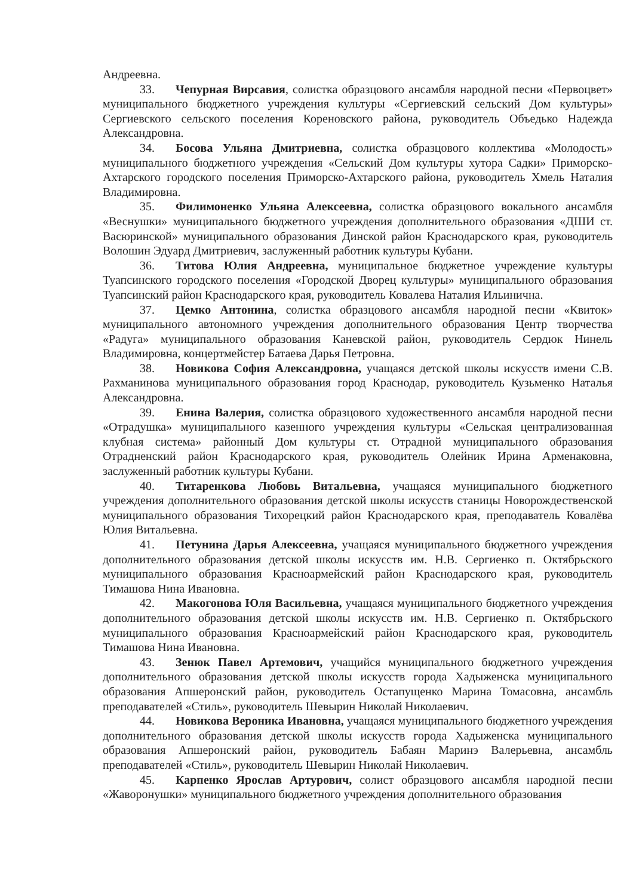Андреевна.
33. Чепурная Вирсавия, солистка образцового ансамбля народной песни «Первоцвет» муниципального бюджетного учреждения культуры «Сергиевский сельский Дом культуры» Сергиевского сельского поселения Кореновского района, руководитель Объедько Надежда Александровна.
34. Босова Ульяна Дмитриевна, солистка образцового коллектива «Молодость» муниципального бюджетного учреждения «Сельский Дом культуры хутора Садки» Приморско-Ахтарского городского поселения Приморско-Ахтарского района, руководитель Хмель Наталия Владимировна.
35. Филимоненко Ульяна Алексеевна, солистка образцового вокального ансамбля «Веснушки» муниципального бюджетного учреждения дополнительного образования «ДШИ ст. Васюринской» муниципального образования Динской район Краснодарского края, руководитель Волошин Эдуард Дмитриевич, заслуженный работник культуры Кубани.
36. Титова Юлия Андреевна, муниципальное бюджетное учреждение культуры Туапсинского городского поселения «Городской Дворец культуры» муниципального образования Туапсинский район Краснодарского края, руководитель Ковалева Наталия Ильинична.
37. Цемко Антонина, солистка образцового ансамбля народной песни «Квиток» муниципального автономного учреждения дополнительного образования Центр творчества «Радуга» муниципального образования Каневской район, руководитель Сердюк Нинель Владимировна, концертмейстер Батаева Дарья Петровна.
38. Новикова София Александровна, учащаяся детской школы искусств имени С.В. Рахманинова муниципального образования город Краснодар, руководитель Кузьменко Наталья Александровна.
39. Енина Валерия, солистка образцового художественного ансамбля народной песни «Отрадушка» муниципального казенного учреждения культуры «Сельская централизованная клубная система» районный Дом культуры ст. Отрадной муниципального образования Отрадненский район Краснодарского края, руководитель Олейник Ирина Арменаковна, заслуженный работник культуры Кубани.
40. Титаренкова Любовь Витальевна, учащаяся муниципального бюджетного учреждения дополнительного образования детской школы искусств станицы Новорождественской муниципального образования Тихорецкий район Краснодарского края, преподаватель Ковалёва Юлия Витальевна.
41. Петунина Дарья Алексеевна, учащаяся муниципального бюджетного учреждения дополнительного образования детской школы искусств им. Н.В. Сергиенко п. Октябрьского муниципального образования Красноармейский район Краснодарского края, руководитель Тимашова Нина Ивановна.
42. Макогонова Юля Васильевна, учащаяся муниципального бюджетного учреждения дополнительного образования детской школы искусств им. Н.В. Сергиенко п. Октябрьского муниципального образования Красноармейский район Краснодарского края, руководитель Тимашова Нина Ивановна.
43. Зенюк Павел Артемович, учащийся муниципального бюджетного учреждения дополнительного образования детской школы искусств города Хадыженска муниципального образования Апшеронский район, руководитель Остапущенко Марина Томасовна, ансамбль преподавателей «Стиль», руководитель Шевырин Николай Николаевич.
44. Новикова Вероника Ивановна, учащаяся муниципального бюджетного учреждения дополнительного образования детской школы искусств города Хадыженска муниципального образования Апшеронский район, руководитель Бабаян Маринэ Валерьевна, ансамбль преподавателей «Стиль», руководитель Шевырин Николай Николаевич.
45. Карпенко Ярослав Артурович, солист образцового ансамбля народной песни «Жаворонушки» муниципального бюджетного учреждения дополнительного образования